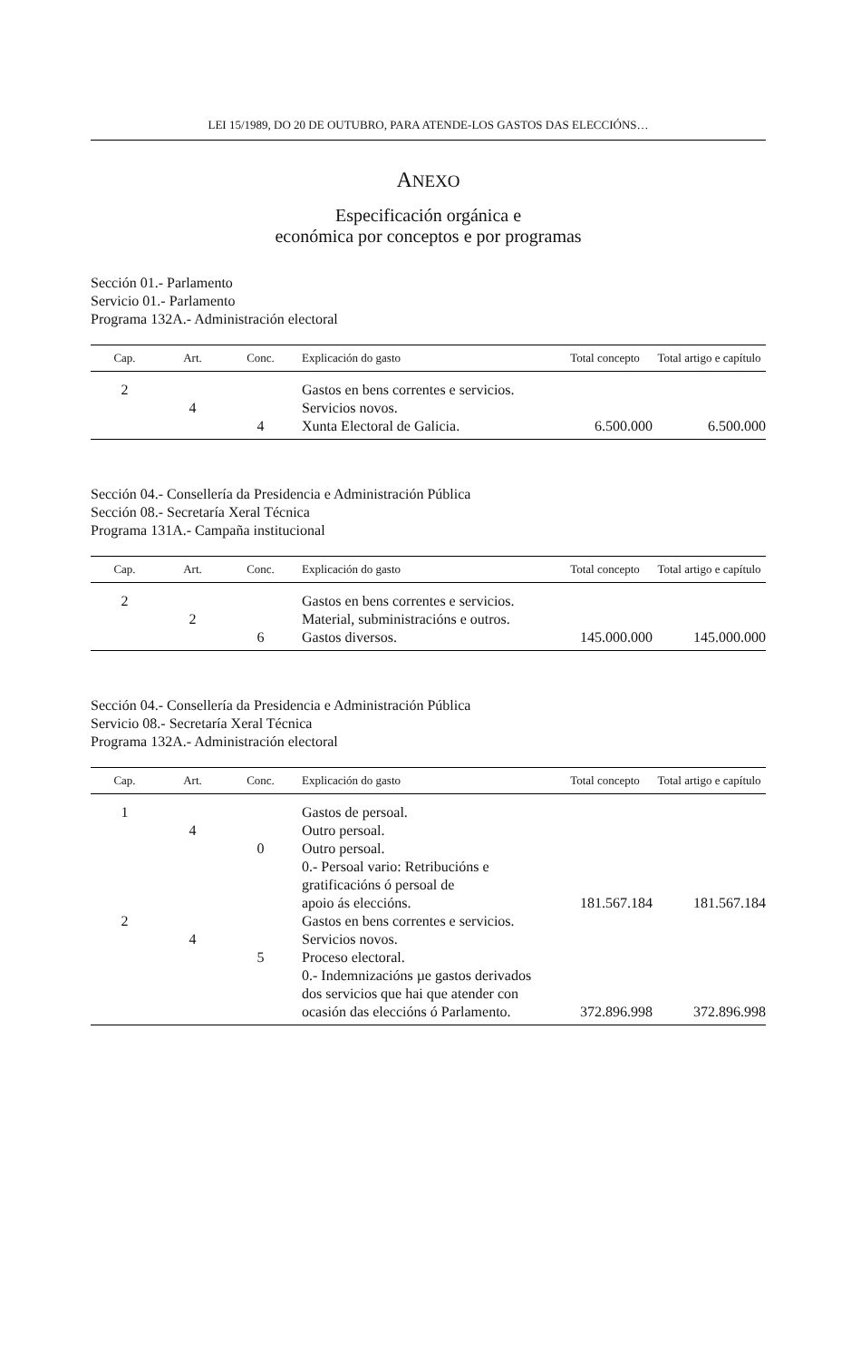LEI 15/1989, DO 20 DE OUTUBRO, PARA ATENDE-LOS GASTOS DAS ELECCIÓNS…
ANEXO
Especificación orgánica e
económica por conceptos e por programas
Sección 01.- Parlamento
Servicio 01.- Parlamento
Programa 132A.- Administración electoral
| Cap. | Art. | Conc. | Explicación do gasto | Total concepto | Total artigo e capítulo |
| --- | --- | --- | --- | --- | --- |
| 2 | | | Gastos en bens correntes e servicios. | | |
| | 4 | | Servicios novos. | | |
| | | 4 | Xunta Electoral de Galicia. | 6.500.000 | 6.500.000 |
Sección 04.- Consellería da Presidencia e Administración Pública
Sección 08.- Secretaría Xeral Técnica
Programa 131A.- Campaña institucional
| Cap. | Art. | Conc. | Explicación do gasto | Total concepto | Total artigo e capítulo |
| --- | --- | --- | --- | --- | --- |
| 2 | | | Gastos en bens correntes e servicios. | | |
| | 2 | | Material, subministracións e outros. | | |
| | | 6 | Gastos diversos. | 145.000.000 | 145.000.000 |
Sección 04.- Consellería da Presidencia e Administración Pública
Servicio 08.- Secretaría Xeral Técnica
Programa 132A.- Administración electoral
| Cap. | Art. | Conc. | Explicación do gasto | Total concepto | Total artigo e capítulo |
| --- | --- | --- | --- | --- | --- |
| 1 | | | Gastos de persoal. | | |
| | 4 | | Outro persoal. | | |
| | | 0 | Outro persoal. 0.- Persoal vario: Retribucións e gratificacións ó persoal de apoio ás eleccións. | 181.567.184 | 181.567.184 |
| 2 | | | Gastos en bens correntes e servicios. | | |
| | 4 | | Servicios novos. | | |
| | | 5 | Proceso electoral. 0.- Indemnizacións µe gastos derivados dos servicios que hai que atender con ocasión das eleccións ó Parlamento. | 372.896.998 | 372.896.998 |